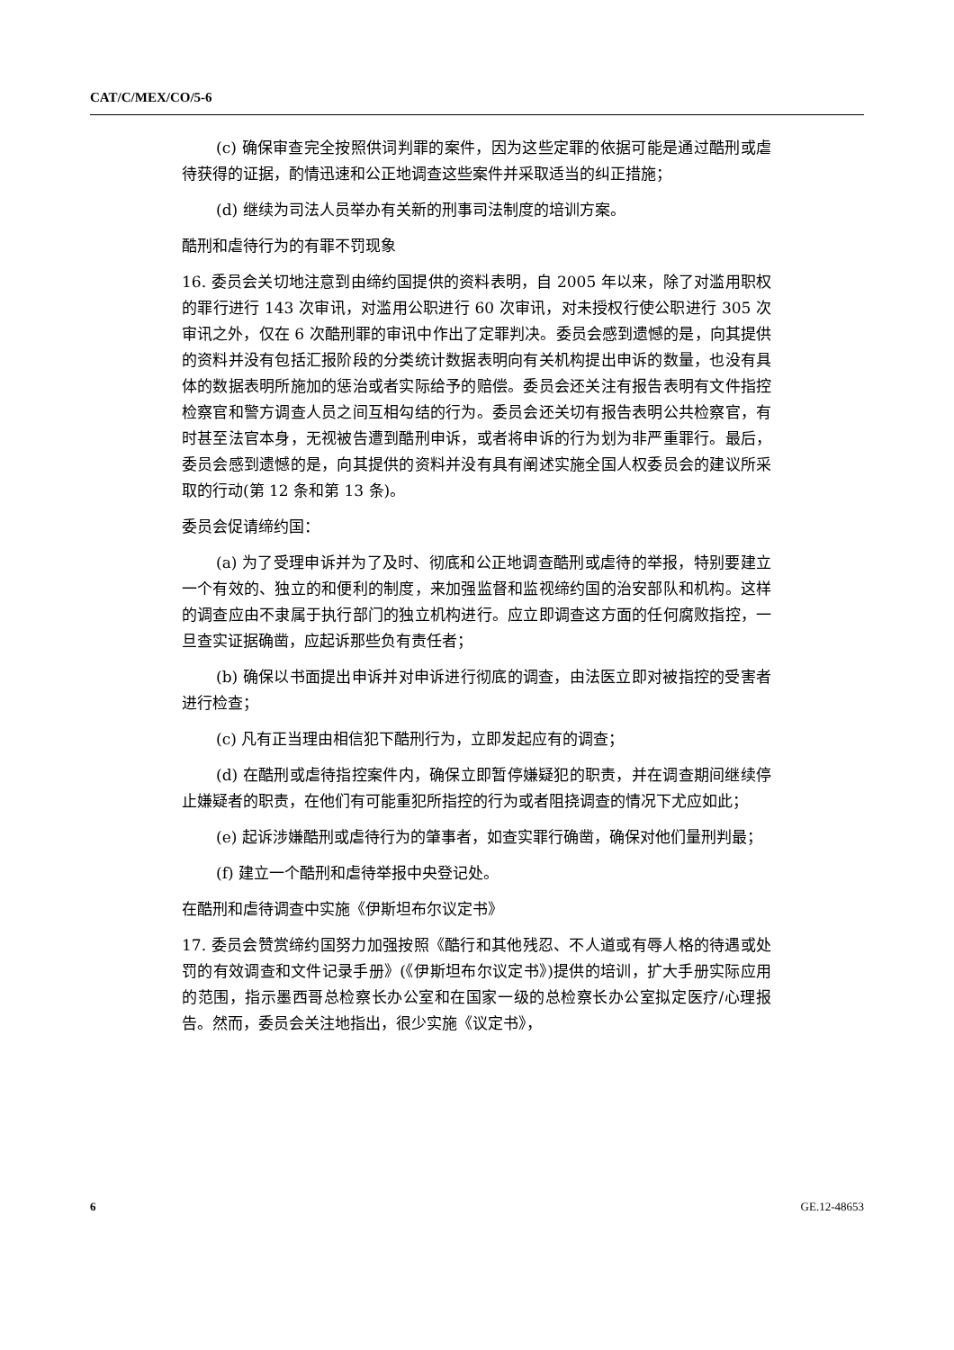CAT/C/MEX/CO/5-6
(c) 确保审查完全按照供词判罪的案件，因为这些定罪的依据可能是通过酷刑或虐待获得的证据，酌情迅速和公正地调查这些案件并采取适当的纠正措施；
(d) 继续为司法人员举办有关新的刑事司法制度的培训方案。
酷刑和虐待行为的有罪不罚现象
16. 委员会关切地注意到由缔约国提供的资料表明，自 2005 年以来，除了对滥用职权的罪行进行 143 次审讯，对滥用公职进行 60 次审讯，对未授权行使公职进行 305 次审讯之外，仅在 6 次酷刑罪的审讯中作出了定罪判决。委员会感到遗憾的是，向其提供的资料并没有包括汇报阶段的分类统计数据表明向有关机构提出申诉的数量，也没有具体的数据表明所施加的惩治或者实际给予的赔偿。委员会还关注有报告表明有文件指控检察官和警方调查人员之间互相勾结的行为。委员会还关切有报告表明公共检察官，有时甚至法官本身，无视被告遭到酷刑申诉，或者将申诉的行为划为非严重罪行。最后，委员会感到遗憾的是，向其提供的资料并没有具有阐述实施全国人权委员会的建议所采取的行动(第 12 条和第 13 条)。
委员会促请缔约国：
(a) 为了受理申诉并为了及时、彻底和公正地调查酷刑或虐待的举报，特别要建立一个有效的、独立的和便利的制度，来加强监督和监视缔约国的治安部队和机构。这样的调查应由不隶属于执行部门的独立机构进行。应立即调查这方面的任何腐败指控，一旦查实证据确凿，应起诉那些负有责任者；
(b) 确保以书面提出申诉并对申诉进行彻底的调查，由法医立即对被指控的受害者进行检查；
(c) 凡有正当理由相信犯下酷刑行为，立即发起应有的调查；
(d) 在酷刑或虐待指控案件内，确保立即暂停嫌疑犯的职责，并在调查期间继续停止嫌疑者的职责，在他们有可能重犯所指控的行为或者阻挠调查的情况下尤应如此；
(e) 起诉涉嫌酷刑或虐待行为的肇事者，如查实罪行确凿，确保对他们量刑判最；
(f) 建立一个酷刑和虐待举报中央登记处。
在酷刑和虐待调查中实施《伊斯坦布尔议定书》
17. 委员会赞赏缔约国努力加强按照《酷行和其他残忍、不人道或有辱人格的待遇或处罚的有效调查和文件记录手册》(《伊斯坦布尔议定书》)提供的培训，扩大手册实际应用的范围，指示墨西哥总检察长办公室和在国家一级的总检察长办公室拟定医疗/心理报告。然而，委员会关注地指出，很少实施《议定书》，
6 GE.12-48653